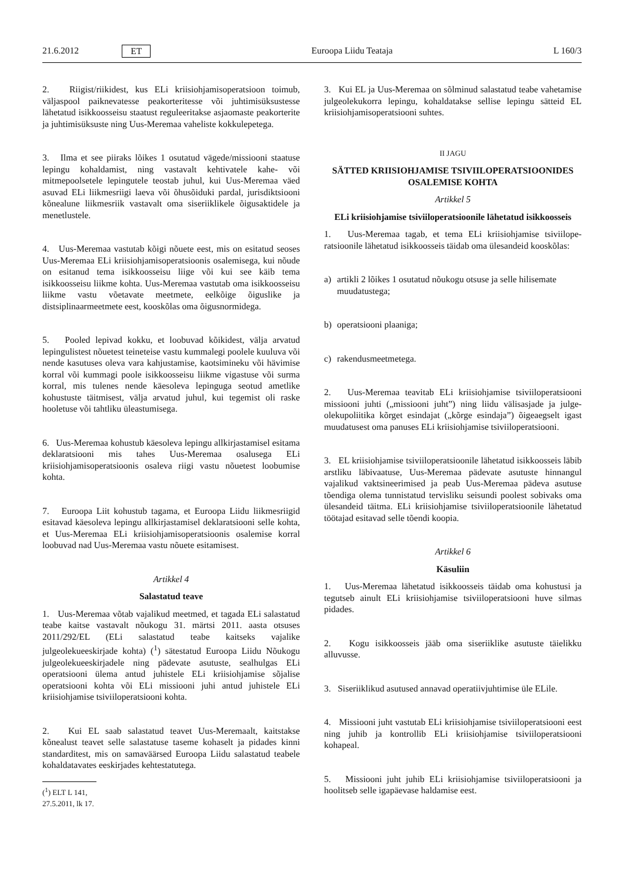21.6.2012 ET Euroopa Liidu Teataja L 160/3
2. Riigist/riikidest, kus ELi kriisiohjamisoperatsioon toimub, väljaspool paiknevatesse peakorteritesse või juhtimisüksustesse lähetatud isikkoosseisu staatust reguleeritakse asjaomaste peakorterite ja juhtimisüksuste ning Uus-Meremaa vaheliste kokkulepetega.
3. Ilma et see piiraks lõikes 1 osutatud vägede/missiooni staatuse lepingu kohaldamist, ning vastavalt kehtivatele kahe- või mitmepoolsetele lepingutele teostab juhul, kui Uus-Meremaa väed asuvad ELi liikmesriigi laeva või õhusõiduki pardal, juris­diktsiooni kõnealune liikmesriik vastavalt oma siseriiklikele õigusaktidele ja menetlustele.
4. Uus-Meremaa vastutab kõigi nõuete eest, mis on esitatud seoses Uus-Meremaa ELi kriisiohjamisoperatsioonis osalemisega, kui nõude on esitanud tema isikkoosseisu liige või kui see käib tema isikkoosseisu liikme kohta. Uus-Meremaa vastutab oma isikkoosseisu liikme vastu võetavate meetmete, eelkõige õigus­like ja distsiplinaarmeetmete eest, kooskõlas oma õigusnormi­dega.
5. Pooled lepivad kokku, et loobuvad kõikidest, välja arvatud lepingulistest nõuetest teineteise vastu kummalegi poolele kuuluva või nende kasutuses oleva vara kahjustamise, kaotsimi­neku või hävimise korral või kummagi poole isikkoosseisu liikme vigastuse või surma korral, mis tulenes nende käesoleva lepinguga seotud ametlike kohustuste täitmisest, välja arvatud juhul, kui tegemist oli raske hooletuse või tahtliku üleastumi­sega.
6. Uus-Meremaa kohustub käesoleva lepingu allkirjastamisel esitama deklaratsiooni mis tahes Uus-Meremaa osalusega ELi kriisiohjamisoperatsioonis osaleva riigi vastu nõuetest loobumise kohta.
7. Euroopa Liit kohustub tagama, et Euroopa Liidu liikmes­riigid esitavad käesoleva lepingu allkirjastamisel deklaratsiooni selle kohta, et Uus-Meremaa ELi kriisiohjamisoperatsioonis osalemise korral loobuvad nad Uus-Meremaa vastu nõuete esita­misest.
Artikkel 4
Salastatud teave
1. Uus-Meremaa võtab vajalikud meetmed, et tagada ELi salastatud teabe kaitse vastavalt nõukogu 31. märtsi 2011. aasta otsuses 2011/292/EL (ELi salastatud teabe kaitseks vajalike julgeolekueeskirjade kohta) (<sup>1</sup>) sätestatud Euroopa Liidu Nõukogu julgeolekueeskirjadele ning pädevate asutuste, seal­hulgas ELi operatsiooni ülema antud juhistele ELi kriisiohjamise sõjalise operatsiooni kohta või ELi missiooni juhi antud juhistele ELi kriisiohjamise tsiviiloperatsiooni kohta.
2. Kui EL saab salastatud teavet Uus-Meremaalt, kaitstakse kõnealust teavet selle salastatuse taseme kohaselt ja pidades kinni standarditest, mis on samaväärsed Euroopa Liidu salas­tatud teabele kohaldatavates eeskirjades kehtestatutega.
(<sup>1</sup>) ELT L 141, 27.5.2011, lk 17.
3. Kui EL ja Uus-Meremaa on sõlminud salastatud teabe vahetamise julgeolekukorra lepingu, kohaldatakse sellise lepingu sätteid EL kriisiohjamisoperatsiooni suhtes.
II JAGU
SÄTTED KRIISIOHJAMISE TSIVIILOPERATSIOONIDES OSALEMISE KOHTA
Artikkel 5
ELi kriisiohjamise tsiviiloperatsioonile lähetatud isikkoosseis
1. Uus-Meremaa tagab, et tema ELi kriisiohjamise tsiviilope­ratsioonile lähetatud isikkoosseis täidab oma ülesandeid koos­kõlas:
a) artikli 2 lõikes 1 osutatud nõukogu otsuse ja selle hilisemate muudatustega;
b) operatsiooni plaaniga;
c) rakendusmeetmetega.
2. Uus-Meremaa teavitab ELi kriisiohjamise tsiviiloperatsiooni missiooni juhti („missiooni juht”) ning liidu välisasjade ja julge­olekupoliitika kõrget esindajat („kõrge esindaja”) õigeaegselt igast muudatusest oma panuses ELi kriisiohjamise tsiviiloperatsiooni.
3. EL kriisiohjamise tsiviiloperatsioonile lähetatud isikkoos­seis läbib arstliku läbivaatuse, Uus-Meremaa pädevate asutuste hinnangul vajalikud vaktsineerimised ja peab Uus-Meremaa pädeva asutuse tõendiga olema tunnistatud tervisliku seisundi poolest sobivaks oma ülesandeid täitma. ELi kriisiohjamise tsiviiloperatsioonile lähetatud töötajad esitavad selle tõendi koopia.
Artikkel 6
Käsuliin
1. Uus-Meremaa lähetatud isikkoosseis täidab oma kohustusi ja tegutseb ainult ELi kriisiohjamise tsiviiloperatsiooni huve silmas pidades.
2. Kogu isikkoosseis jääb oma siseriiklike asutuste täielikku alluvusse.
3. Siseriiklikud asutused annavad operatiivjuhtimise üle ELile.
4. Missiooni juht vastutab ELi kriisiohjamise tsiviiloperat­siooni eest ning juhib ja kontrollib ELi kriisiohjamise tsiviilope­ratsiooni kohapeal.
5. Missiooni juht juhib ELi kriisiohjamise tsiviiloperatsiooni ja hoolitseb selle igapäevase haldamise eest.